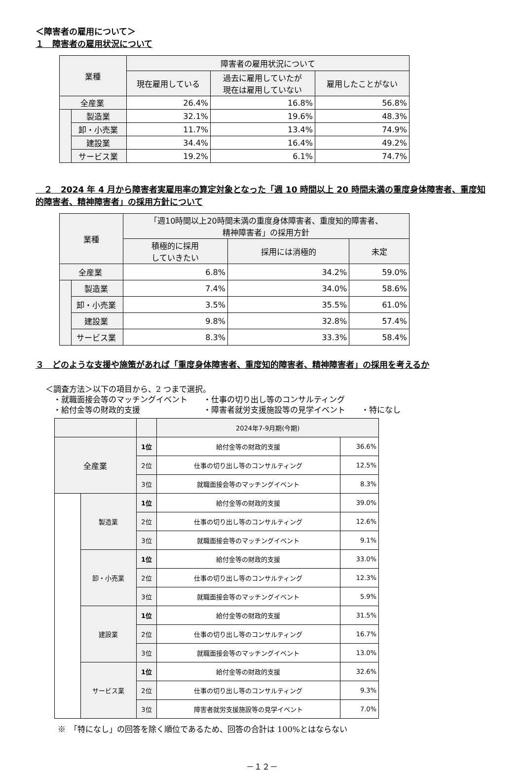＜障害者の雇用について＞
１　障害者の雇用状況について
| 業種 | | 障害者の雇用状況について | | |
| --- | --- | --- | --- | --- |
| | | 現在雇用している | 過去に雇用していたが 現在は雇用していない | 雇用したことがない |
| 全産業 | | 26.4% | 16.8% | 56.8% |
| | 製造業 | 32.1% | 19.6% | 48.3% |
| | 卸・小売業 | 11.7% | 13.4% | 74.9% |
| | 建設業 | 34.4% | 16.4% | 49.2% |
| | サービス業 | 19.2% | 6.1% | 74.7% |
　２　2024 年 4 月から障害者実雇用率の算定対象となった「週 10 時間以上 20 時間未満の重度身体障害者、重度知的障害者、精神障害者」の採用方針について
| 業種 | | 「週10時間以上20時間未満の重度身体障害者、重度知的障害者、 精神障害者」の採用方針 | | |
| --- | --- | --- | --- | --- |
| | | 積極的に採用 していきたい | 採用には消極的 | 未定 |
| 全産業 | | 6.8% | 34.2% | 59.0% |
| | 製造業 | 7.4% | 34.0% | 58.6% |
| | 卸・小売業 | 3.5% | 35.5% | 61.0% |
| | 建設業 | 9.8% | 32.8% | 57.4% |
| | サービス業 | 8.3% | 33.3% | 58.4% |
３　どのような支援や施策があれば「重度身体障害者、重度知的障害者、精神障害者」の採用を考えるか
＜調査方法＞以下の項目から、2 つまで選択。
　・就職面接会等のマッチングイベント　　・仕事の切り出し等のコンサルティング
　・給付金等の財政的支援　　　　　　　　・障害者就労支援施設等の見学イベント　　・特になし
| | | | 2024年7-9月期(今期) | |
| --- | --- | --- | --- | --- |
| 全産業 | | 1位 | 給付金等の財政的支援 | 36.6% |
| | | 2位 | 仕事の切り出し等のコンサルティング | 12.5% |
| | | 3位 | 就職面接会等のマッチングイベント | 8.3% |
| | 製造業 | 1位 | 給付金等の財政的支援 | 39.0% |
| | | 2位 | 仕事の切り出し等のコンサルティング | 12.6% |
| | | 3位 | 就職面接会等のマッチングイベント | 9.1% |
| | 卸・小売業 | 1位 | 給付金等の財政的支援 | 33.0% |
| | | 2位 | 仕事の切り出し等のコンサルティング | 12.3% |
| | | 3位 | 就職面接会等のマッチングイベント | 5.9% |
| | 建設業 | 1位 | 給付金等の財政的支援 | 31.5% |
| | | 2位 | 仕事の切り出し等のコンサルティング | 16.7% |
| | | 3位 | 就職面接会等のマッチングイベント | 13.0% |
| | サービス業 | 1位 | 給付金等の財政的支援 | 32.6% |
| | | 2位 | 仕事の切り出し等のコンサルティング | 9.3% |
| | | 3位 | 障害者就労支援施設等の見学イベント | 7.0% |
※　「特になし」の回答を除く順位であるため、回答の合計は 100%とはならない
－１２－